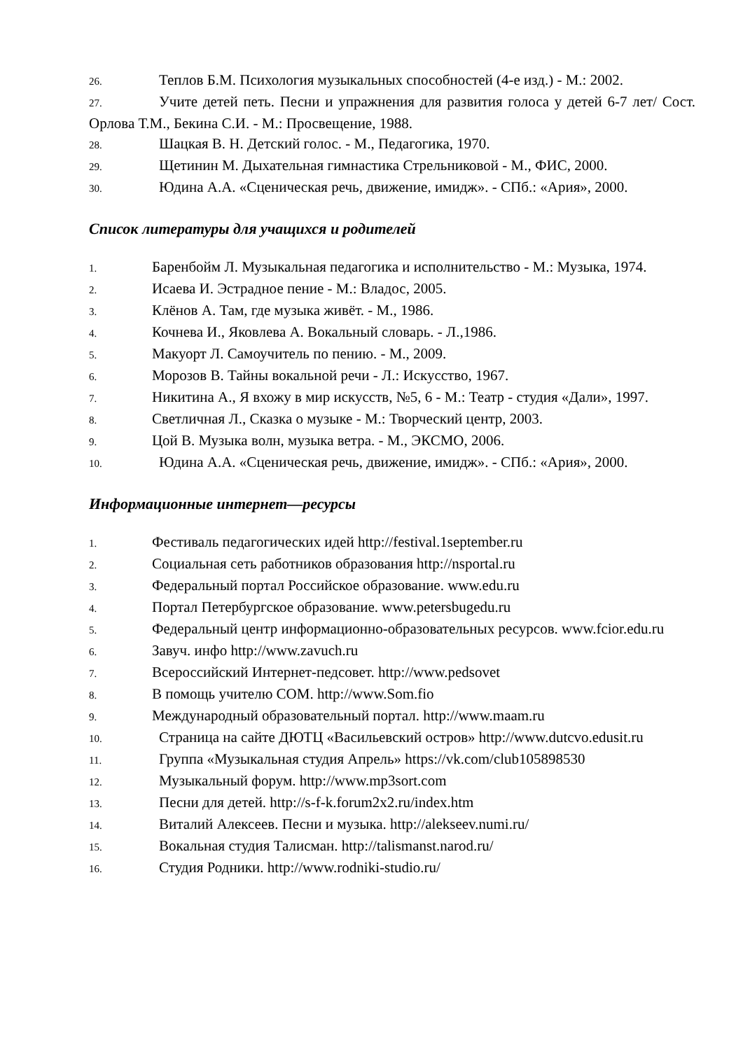26. Теплов Б.М. Психология музыкальных способностей (4-е изд.) - М.: 2002.
27. Учите детей петь. Песни и упражнения для развития голоса у детей 6-7 лет/ Сост. Орлова Т.М., Бекина С.И. - М.: Просвещение, 1988.
28. Шацкая В. Н. Детский голос. - М., Педагогика, 1970.
29. Щетинин М. Дыхательная гимнастика Стрельниковой - М., ФИС, 2000.
30. Юдина А.А. «Сценическая речь, движение, имидж». - СПб.: «Ария», 2000.
Список литературы для учащихся и родителей
1. Баренбойм Л. Музыкальная педагогика и исполнительство - М.: Музыка, 1974.
2. Исаева И. Эстрадное пение - М.: Владос, 2005.
3. Клёнов А. Там, где музыка живёт. - М., 1986.
4. Кочнева И., Яковлева А. Вокальный словарь. - Л.,1986.
5. Макуорт Л. Самоучитель по пению. - М., 2009.
6. Морозов В. Тайны вокальной речи - Л.: Искусство, 1967.
7. Никитина А., Я вхожу в мир искусств, №5, 6 - М.: Театр - студия «Дали», 1997.
8. Светличная Л., Сказка о музыке - М.: Творческий центр, 2003.
9. Цой В. Музыка волн, музыка ветра. - М., ЭКСМО, 2006.
10. Юдина А.А. «Сценическая речь, движение, имидж». - СПб.: «Ария», 2000.
Информационные интернет—ресурсы
1. Фестиваль педагогических идей http://festival.1september.ru
2. Социальная сеть работников образования http://nsportal.ru
3. Федеральный портал Российское образование. www.edu.ru
4. Портал Петербургское образование. www.petersbugedu.ru
5. Федеральный центр информационно-образовательных ресурсов. www.fcior.edu.ru
6. Завуч. инфо http://www.zavuch.ru
7. Всероссийский Интернет-педсовет. http://www.pedsovet
8. В помощь учителю СОМ. http://www.Som.fio
9. Международный образовательный портал. http://www.maam.ru
10. Страница на сайте ДЮТЦ «Васильевский остров» http://www.dutcvo.edusit.ru
11. Группа «Музыкальная студия Апрель» https://vk.com/club105898530
12. Музыкальный форум. http://www.mp3sort.com
13. Песни для детей. http://s-f-k.forum2x2.ru/index.htm
14. Виталий Алексеев. Песни и музыка. http://alekseev.numi.ru/
15. Вокальная студия Талисман. http://talismanst.narod.ru/
16. Студия Родники. http://www.rodniki-studio.ru/